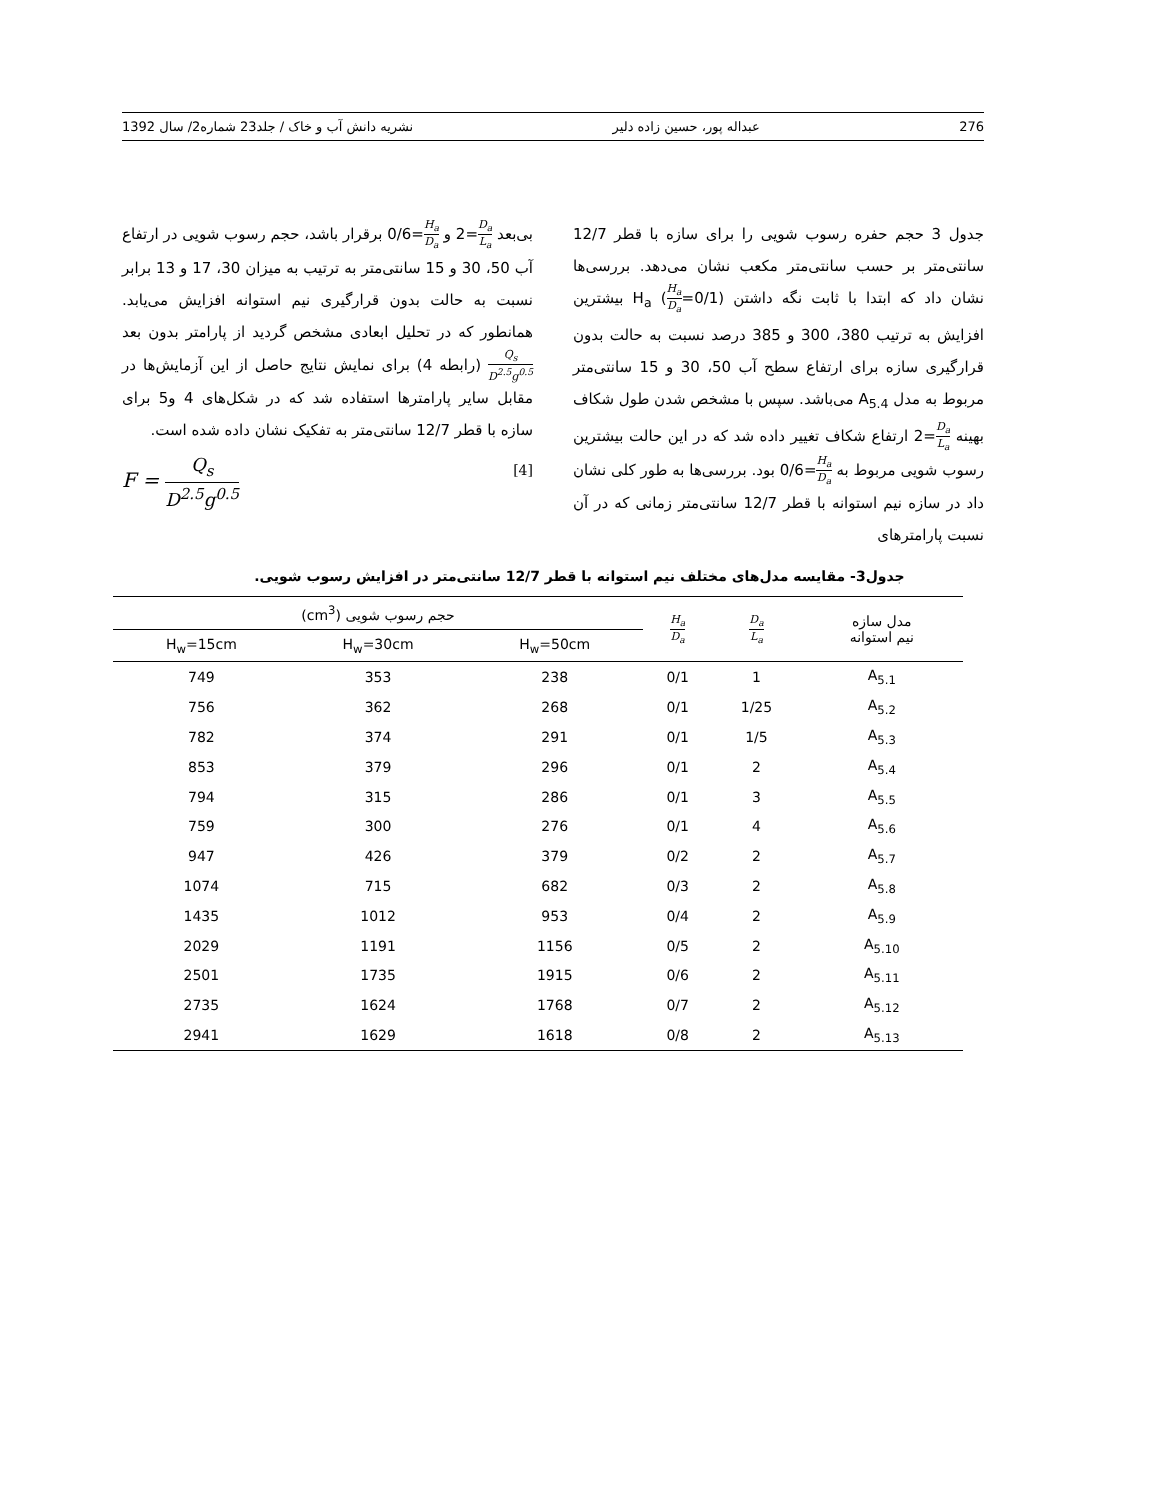276 عبداله پور، حسین زاده دلیر نشریه دانش آب و خاک / جلد23 شماره2/ سال 1392
جدول 3 حجم حفره رسوب شویی را برای سازه با قطر 12/7 سانتی‌متر بر حسب سانتی‌متر مکعب نشان می‌دهد. بررسی‌ها نشان داد که ابتدا با ثابت نگه داشتن H<sub>a</sub> (H<sub>a</sub> D<sub>a</sub>=0/1) بیشترین افزایش به ترتیب 380، 300 و 385 درصد نسبت به حالت بدون قرارگیری سازه برای ارتفاع سطح آب 50، 30 و 15 سانتی‌متر مربوط به مدل A<sub>5.4</sub> می‌باشد. سپس با مشخص شدن طول شکاف بهینه D<sub>a</sub> L<sub>a</sub>=2 ارتفاع شکاف تغییر داده شد که در این حالت بیشترین رسوب شویی مربوط به H<sub>a</sub> D<sub>a</sub>=0/6 بود. بررسی‌ها به طور کلی نشان داد در سازه نیم استوانه با قطر 12/7 سانتی‌متر زمانی که در آن نسبت پارامترهای
بی‌بعد D<sub>a</sub> L<sub>a</sub>=2 و H<sub>a</sub> D<sub>a</sub>=0/6 برقرار باشد، حجم رسوب شویی در ارتفاع آب 50، 30 و 15 سانتی‌متر به ترتیب به میزان 30، 17 و 13 برابر نسبت به حالت بدون قرارگیری نیم استوانه افزایش می‌یابد. همانطور که در تحلیل ابعادی مشخص گردید از پارامتر بدون بعد Q<sub>s</sub> D<sup>2.5</sup>g<sup>0.5</sup> (رابطه 4) برای نمایش نتایج حاصل از این آزمایش‌ها در مقابل سایر پارامترها استفاده شد که در شکل‌های 4 و5 برای سازه با قطر 12/7 سانتی‌متر به تفکیک نشان داده شده است.
F = Q<sub>s</sub> D<sup>2.5</sup>g<sup>0.5</sup> [4]
جدول3- مقایسه مدل‌های مختلف نیم استوانه با قطر 12/7 سانتی‌متر در افزایش رسوب شویی.
| مدل سازه نیم استوانه | D<sub>a</sub> L<sub>a</sub> | H<sub>a</sub> D<sub>a</sub> | حجم رسوب شویی (cm<sup>3</sup>) | | |
| --- | --- | --- | --- | --- | --- |
| | | | H<sub>w</sub>=50cm | H<sub>w</sub>=30cm | H<sub>w</sub>=15cm |
| A<sub>5.1</sub> | 1 | 0/1 | 238 | 353 | 749 |
| A<sub>5.2</sub> | 1/25 | 0/1 | 268 | 362 | 756 |
| A<sub>5.3</sub> | 1/5 | 0/1 | 291 | 374 | 782 |
| A<sub>5.4</sub> | 2 | 0/1 | 296 | 379 | 853 |
| A<sub>5.5</sub> | 3 | 0/1 | 286 | 315 | 794 |
| A<sub>5.6</sub> | 4 | 0/1 | 276 | 300 | 759 |
| A<sub>5.7</sub> | 2 | 0/2 | 379 | 426 | 947 |
| A<sub>5.8</sub> | 2 | 0/3 | 682 | 715 | 1074 |
| A<sub>5.9</sub> | 2 | 0/4 | 953 | 1012 | 1435 |
| A<sub>5.10</sub> | 2 | 0/5 | 1156 | 1191 | 2029 |
| A<sub>5.11</sub> | 2 | 0/6 | 1915 | 1735 | 2501 |
| A<sub>5.12</sub> | 2 | 0/7 | 1768 | 1624 | 2735 |
| A<sub>5.13</sub> | 2 | 0/8 | 1618 | 1629 | 2941 |